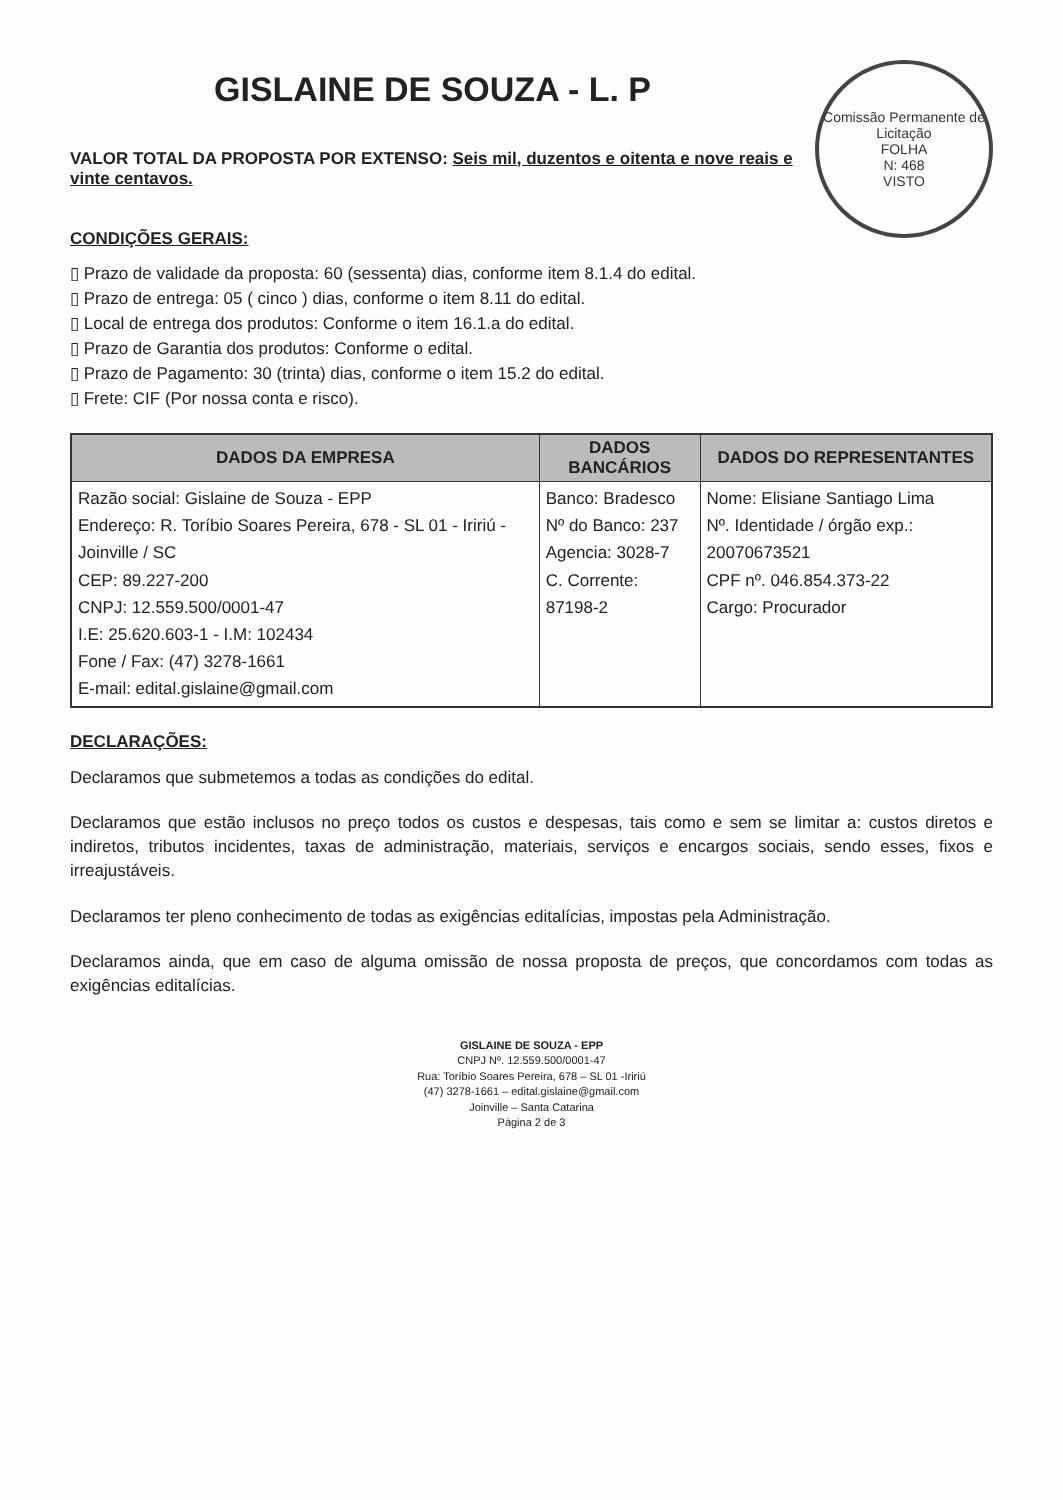Comissão Permanente de Licitação
FOLHA
N: 468
VISTO
GISLAINE DE SOUZA - L. P
VALOR TOTAL DA PROPOSTA POR EXTENSO: Seis mil, duzentos e oitenta e nove reais e vinte centavos.
CONDIÇÕES GERAIS:
▯ Prazo de validade da proposta: 60 (sessenta) dias, conforme item 8.1.4 do edital.
▯ Prazo de entrega: 05 ( cinco ) dias, conforme o item 8.11 do edital.
▯ Local de entrega dos produtos: Conforme o item 16.1.a do edital.
▯ Prazo de Garantia dos produtos: Conforme o edital.
▯ Prazo de Pagamento: 30 (trinta) dias, conforme o item 15.2 do edital.
▯ Frete: CIF (Por nossa conta e risco).
| DADOS DA EMPRESA | DADOS BANCÁRIOS | DADOS DO REPRESENTANTES |
| --- | --- | --- |
| Razão social: Gislaine de Souza - EPP Endereço: R. Toríbio Soares Pereira, 678 - SL 01 - Iririú - Joinville / SC CEP: 89.227-200 CNPJ: 12.559.500/0001-47 I.E: 25.620.603-1 - I.M: 102434 Fone / Fax: (47) 3278-1661 E-mail: edital.gislaine@gmail.com | Banco: Bradesco Nº do Banco: 237 Agencia: 3028-7 C. Corrente: 87198-2 | Nome: Elisiane Santiago Lima Nº. Identidade / órgão exp.: 20070673521 CPF nº. 046.854.373-22 Cargo: Procurador |
DECLARAÇÕES:
Declaramos que submetemos a todas as condições do edital.
Declaramos que estão inclusos no preço todos os custos e despesas, tais como e sem se limitar a: custos diretos e indiretos, tributos incidentes, taxas de administração, materiais, serviços e encargos sociais, sendo esses, fixos e irreajustáveis.
Declaramos ter pleno conhecimento de todas as exigências editalícias, impostas pela Administração.
Declaramos ainda, que em caso de alguma omissão de nossa proposta de preços, que concordamos com todas as exigências editalícias.
GISLAINE DE SOUZA - EPP
CNPJ Nº. 12.559.500/0001-47
Rua: Toríbio Soares Pereira, 678 – SL 01 -Iririú
(47) 3278-1661 – edital.gislaine@gmail.com
Joinville – Santa Catarina
Página 2 de 3